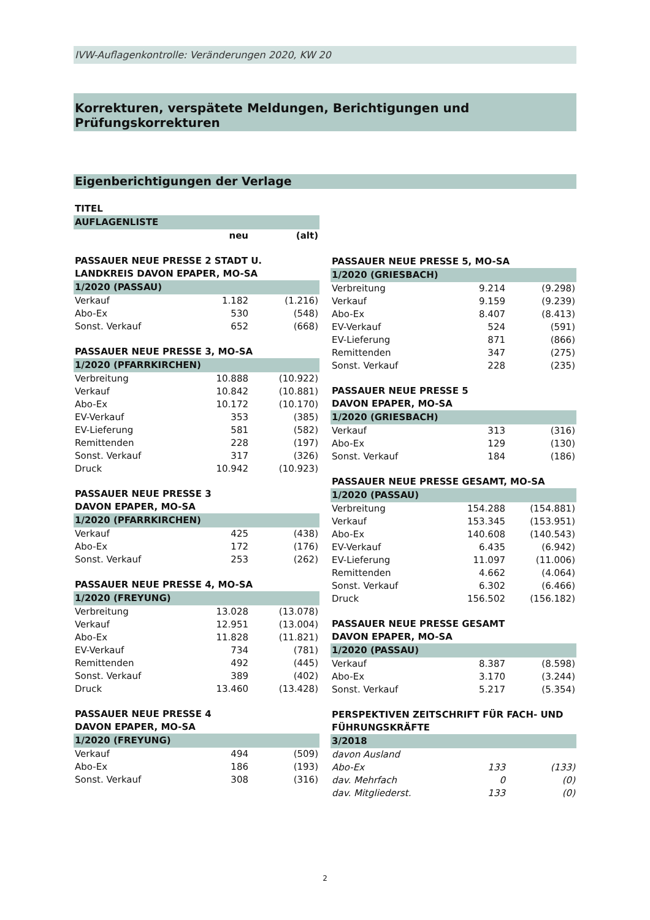IVW-Auflagenkontrolle: Veränderungen 2020, KW 20
Korrekturen, verspätete Meldungen, Berichtigungen und Prüfungskorrekturen
Eigenberichtigungen der Verlage
TITEL
AUFLAGENLISTE
| | neu | (alt) |
PASSAUER NEUE PRESSE 2 STADT U. LANDKREIS DAVON EPAPER, MO-SA
1/2020 (PASSAU)
| Verkauf | 1.182 | (1.216) |
| Abo-Ex | 530 | (548) |
| Sonst. Verkauf | 652 | (668) |
PASSAUER NEUE PRESSE 3, MO-SA
1/2020 (PFARRKIRCHEN)
| Verbreitung | 10.888 | (10.922) |
| Verkauf | 10.842 | (10.881) |
| Abo-Ex | 10.172 | (10.170) |
| EV-Verkauf | 353 | (385) |
| EV-Lieferung | 581 | (582) |
| Remittenden | 228 | (197) |
| Sonst. Verkauf | 317 | (326) |
| Druck | 10.942 | (10.923) |
PASSAUER NEUE PRESSE 3
DAVON EPAPER, MO-SA
1/2020 (PFARRKIRCHEN)
| Verkauf | 425 | (438) |
| Abo-Ex | 172 | (176) |
| Sonst. Verkauf | 253 | (262) |
PASSAUER NEUE PRESSE 4, MO-SA
1/2020 (FREYUNG)
| Verbreitung | 13.028 | (13.078) |
| Verkauf | 12.951 | (13.004) |
| Abo-Ex | 11.828 | (11.821) |
| EV-Verkauf | 734 | (781) |
| Remittenden | 492 | (445) |
| Sonst. Verkauf | 389 | (402) |
| Druck | 13.460 | (13.428) |
PASSAUER NEUE PRESSE 4
DAVON EPAPER, MO-SA
1/2020 (FREYUNG)
| Verkauf | 494 | (509) |
| Abo-Ex | 186 | (193) |
| Sonst. Verkauf | 308 | (316) |
PASSAUER NEUE PRESSE 5, MO-SA
1/2020 (GRIESBACH)
| Verbreitung | 9.214 | (9.298) |
| Verkauf | 9.159 | (9.239) |
| Abo-Ex | 8.407 | (8.413) |
| EV-Verkauf | 524 | (591) |
| EV-Lieferung | 871 | (866) |
| Remittenden | 347 | (275) |
| Sonst. Verkauf | 228 | (235) |
PASSAUER NEUE PRESSE 5
DAVON EPAPER, MO-SA
1/2020 (GRIESBACH)
| Verkauf | 313 | (316) |
| Abo-Ex | 129 | (130) |
| Sonst. Verkauf | 184 | (186) |
PASSAUER NEUE PRESSE GESAMT, MO-SA
1/2020 (PASSAU)
| Verbreitung | 154.288 | (154.881) |
| Verkauf | 153.345 | (153.951) |
| Abo-Ex | 140.608 | (140.543) |
| EV-Verkauf | 6.435 | (6.942) |
| EV-Lieferung | 11.097 | (11.006) |
| Remittenden | 4.662 | (4.064) |
| Sonst. Verkauf | 6.302 | (6.466) |
| Druck | 156.502 | (156.182) |
PASSAUER NEUE PRESSE GESAMT
DAVON EPAPER, MO-SA
1/2020 (PASSAU)
| Verkauf | 8.387 | (8.598) |
| Abo-Ex | 3.170 | (3.244) |
| Sonst. Verkauf | 5.217 | (5.354) |
PERSPEKTIVEN ZEITSCHRIFT FÜR FACH- UND FÜHRUNGSKRÄFTE
3/2018
| davon Ausland | | |
| Abo-Ex | 133 | (133) |
| dav. Mehrfach | 0 | (0) |
| dav. Mitgliederst. | 133 | (0) |
2